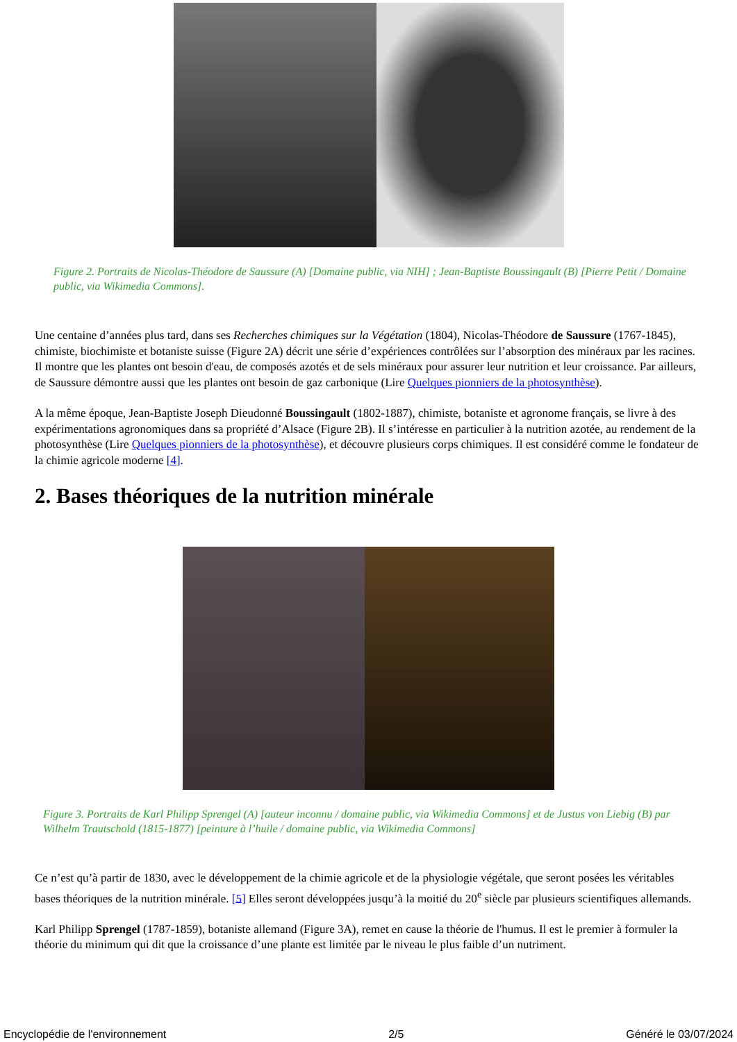Figure 2. Portraits de Nicolas-Théodore de Saussure (A) [Domaine public, via NIH] ; Jean-Baptiste Boussingault (B) [Pierre Petit / Domaine public, via Wikimedia Commons].
Une centaine d’années plus tard, dans ses Recherches chimiques sur la Végétation (1804), Nicolas-Théodore de Saussure (1767-1845), chimiste, biochimiste et botaniste suisse (Figure 2A) décrit une série d’expériences contrôlées sur l’absorption des minéraux par les racines. Il montre que les plantes ont besoin d'eau, de composés azotés et de sels minéraux pour assurer leur nutrition et leur croissance. Par ailleurs, de Saussure démontre aussi que les plantes ont besoin de gaz carbonique (Lire Quelques pionniers de la photosynthèse).
A la même époque, Jean-Baptiste Joseph Dieudonné Boussingault (1802-1887), chimiste, botaniste et agronome français, se livre à des expérimentations agronomiques dans sa propriété d’Alsace (Figure 2B). Il s’intéresse en particulier à la nutrition azotée, au rendement de la photosynthèse (Lire Quelques pionniers de la photosynthèse), et découvre plusieurs corps chimiques. Il est considéré comme le fondateur de la chimie agricole moderne [4].
2. Bases théoriques de la nutrition minérale
Figure 3. Portraits de Karl Philipp Sprengel (A) [auteur inconnu / domaine public, via Wikimedia Commons] et de Justus von Liebig (B) par Wilhelm Trautschold (1815-1877) [peinture à l’huile / domaine public, via Wikimedia Commons]
Ce n’est qu’à partir de 1830, avec le développement de la chimie agricole et de la physiologie végétale, que seront posées les véritables bases théoriques de la nutrition minérale. [5] Elles seront développées jusqu’à la moitié du 20<sup>e</sup> siècle par plusieurs scientifiques allemands.
Karl Philipp Sprengel (1787-1859), botaniste allemand (Figure 3A), remet en cause la théorie de l'humus. Il est le premier à formuler la théorie du minimum qui dit que la croissance d’une plante est limitée par le niveau le plus faible d’un nutriment.
Encyclopédie de l'environnement 2/5 Généré le 03/07/2024